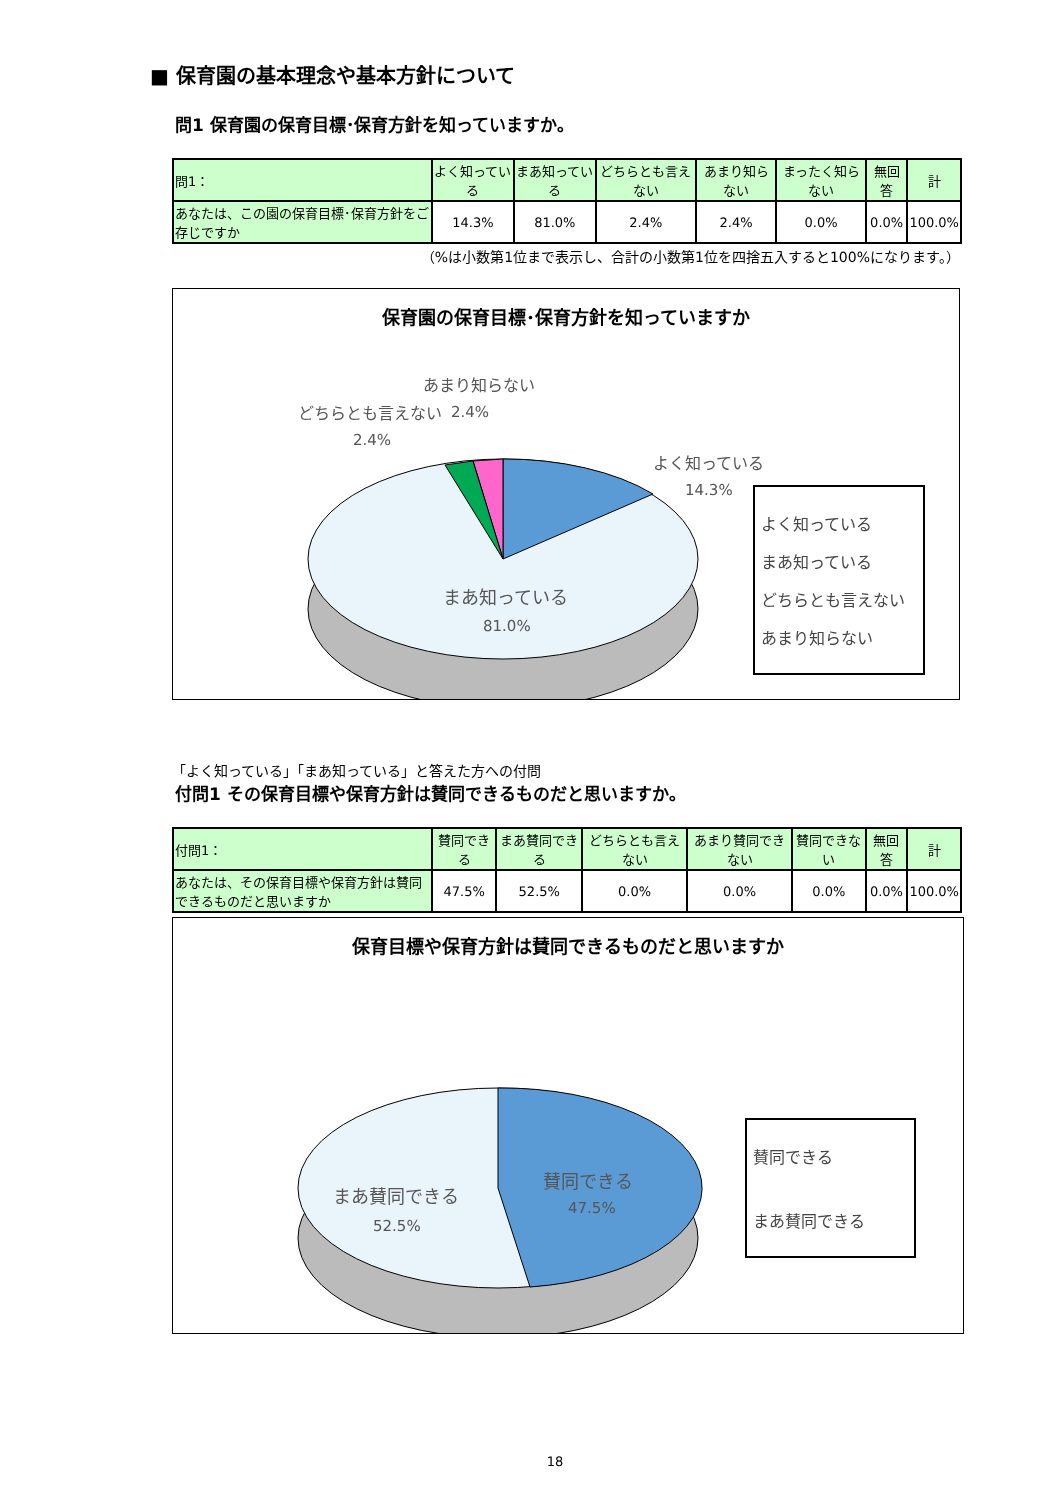■ 保育園の基本理念や基本方針について
問1 保育園の保育目標･保育方針を知っていますか。
| 問1： | よく知っている | まあ知っている | どちらとも言えない | あまり知らない | まったく知らない | 無回答 | 計 |
| --- | --- | --- | --- | --- | --- | --- | --- |
| あなたは、この園の保育目標･保育方針をご存じですか | 14.3% | 81.0% | 2.4% | 2.4% | 0.0% | 0.0% | 100.0% |
（%は小数第1位まで表示し、合計の小数第1位を四捨五入すると100%になります。）
保育園の保育目標･保育方針を知っていますか
あまり知らない
2.4%
どちらとも言えない
2.4%
よく知っている
14.3%
まあ知っている
81.0%
よく知っている
まあ知っている
どちらとも言えない
あまり知らない
「よく知っている」「まあ知っている」と答えた方への付問
付問1 その保育目標や保育方針は賛同できるものだと思いますか。
| 付問1： | 賛同できる | まあ賛同できる | どちらとも言えない | あまり賛同できない | 賛同できない | 無回答 | 計 |
| --- | --- | --- | --- | --- | --- | --- | --- |
| あなたは、その保育目標や保育方針は賛同できるものだと思いますか | 47.5% | 52.5% | 0.0% | 0.0% | 0.0% | 0.0% | 100.0% |
保育目標や保育方針は賛同できるものだと思いますか
賛同できる
47.5%
まあ賛同できる
52.5%
賛同できる
まあ賛同できる
18